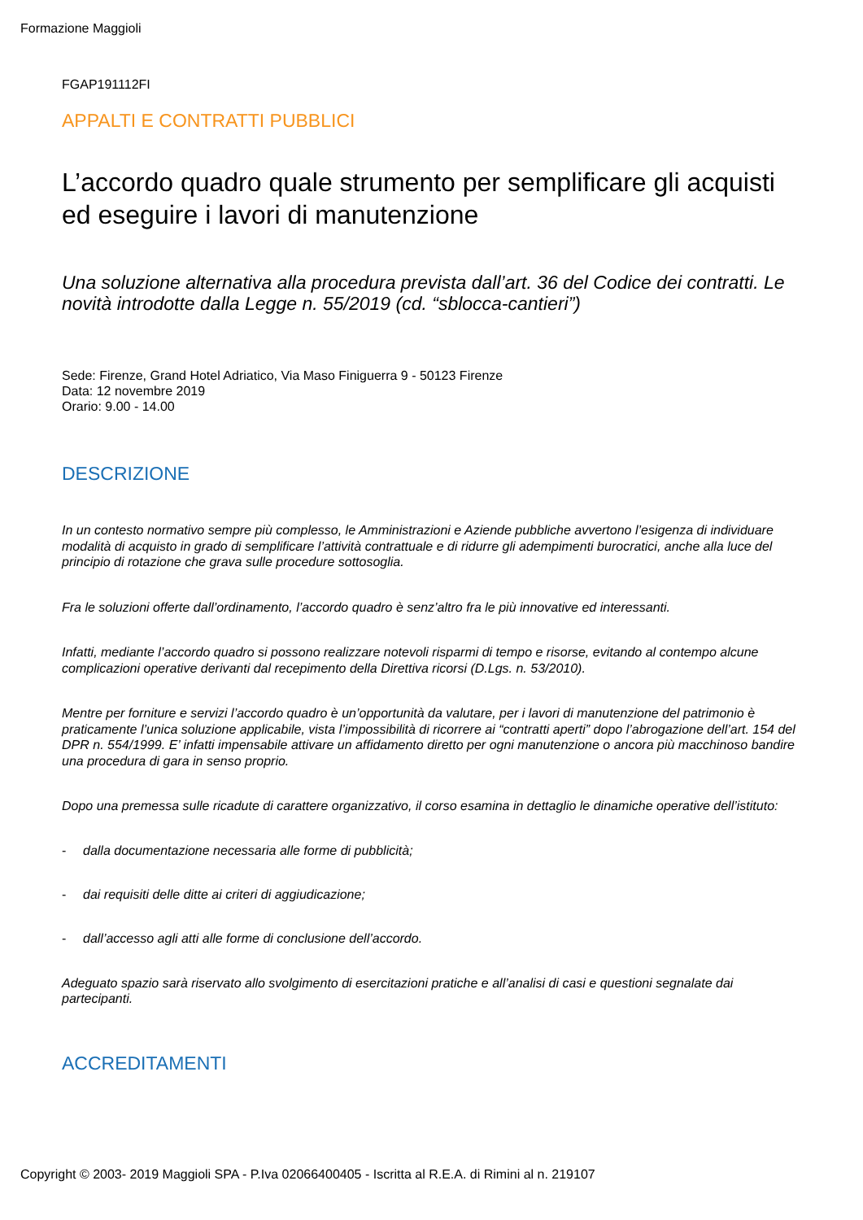Formazione Maggioli
FGAP191112FI
APPALTI E CONTRATTI PUBBLICI
L’accordo quadro quale strumento per semplificare gli acquisti ed eseguire i lavori di manutenzione
Una soluzione alternativa alla procedura prevista dall’art. 36 del Codice dei contratti. Le novità introdotte dalla Legge n. 55/2019 (cd. “sblocca-cantieri”)
Sede: Firenze, Grand Hotel Adriatico, Via Maso Finiguerra 9 - 50123 Firenze
Data: 12 novembre 2019
Orario: 9.00 - 14.00
DESCRIZIONE
In un contesto normativo sempre più complesso, le Amministrazioni e Aziende pubbliche avvertono l’esigenza di individuare modalità di acquisto in grado di semplificare l’attività contrattuale e di ridurre gli adempimenti burocratici, anche alla luce del principio di rotazione che grava sulle procedure sottosoglia.
Fra le soluzioni offerte dall’ordinamento, l’accordo quadro è senz’altro fra le più innovative ed interessanti.
Infatti, mediante l’accordo quadro si possono realizzare notevoli risparmi di tempo e risorse, evitando al contempo alcune complicazioni operative derivanti dal recepimento della Direttiva ricorsi (D.Lgs. n. 53/2010).
Mentre per forniture e servizi l’accordo quadro è un’opportunità da valutare, per i lavori di manutenzione del patrimonio è praticamente l’unica soluzione applicabile, vista l’impossibilità di ricorrere ai “contratti aperti” dopo l’abrogazione dell’art. 154 del DPR n. 554/1999. E’ infatti impensabile attivare un affidamento diretto per ogni manutenzione o ancora più macchinoso bandire una procedura di gara in senso proprio.
Dopo una premessa sulle ricadute di carattere organizzativo, il corso esamina in dettaglio le dinamiche operative dell’istituto:
- dalla documentazione necessaria alle forme di pubblicità;
- dai requisiti delle ditte ai criteri di aggiudicazione;
- dall’accesso agli atti alle forme di conclusione dell’accordo.
Adeguato spazio sarà riservato allo svolgimento di esercitazioni pratiche e all’analisi di casi e questioni segnalate dai partecipanti.
ACCREDITAMENTI
Copyright © 2003- 2019 Maggioli SPA - P.Iva 02066400405 - Iscritta al R.E.A. di Rimini al n. 219107